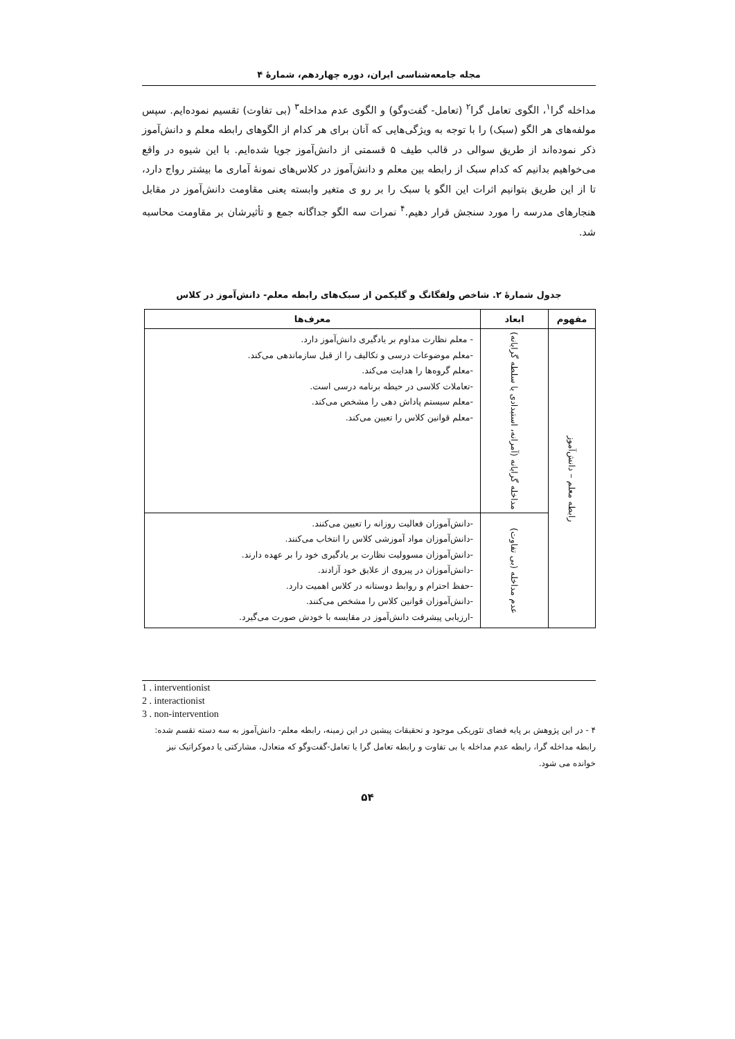مجله جامعه‌شناسی ایران، دوره چهاردهم، شمارهٔ ۴
مداخله گرا<sup>۱</sup>، الگوی تعامل گرا<sup>۲</sup> (تعامل- گفت‌وگو) و الگوی عدم مداخله<sup>۳</sup> (بی تفاوت) تقسیم نموده‌ایم. سپس مولفه‌های هر الگو (سبک) را با توجه به ویژگی‌هایی که آنان برای هر کدام از الگوهای رابطه معلم و دانش‌آموز ذکر نموده‌اند از طریق سوالی در قالب طیف ۵ قسمتی از دانش‌آموز جویا شده‌ایم. با این شیوه در واقع می‌خواهیم بدانیم که کدام سبک از رابطه بین معلم و دانش‌آموز در کلاس‌های نمونهٔ آماری ما بیشتر رواج دارد، تا از این طریق بتوانیم اثرات این الگو یا سبک را بر رو ی متغیر وابسته یعنی مقاومت دانش‌آموز در مقابل هنجارهای مدرسه را مورد سنجش قرار دهیم.<sup>۴</sup> نمرات سه الگو جداگانه جمع و تأثیرشان بر مقاومت محاسبه شد.
جدول شمارهٔ ۲. شاخص ولفگانگ و گلیکمن از سبک‌های رابطه معلم- دانش‌آموز در کلاس
| مفهوم | ابعاد | معرف‌ها |
| --- | --- | --- |
| رابطه معلم – دانش‌آموز | مداخله گرایانه (آمرانه، استبدادی یا سلطه گرایانه) | - معلم نظارت مداوم بر یادگیری دانش‌آموز دارد. -معلم موضوعات درسی و تکالیف را از قبل سازماندهی می‌کند. -معلم گروه‌ها را هدایت می‌کند. -تعاملات کلاسی در حیطه برنامه درسی است. -معلم سیستم پاداش دهی را مشخص می‌کند. -معلم قوانین کلاس را تعیین می‌کند. |
| | عدم مداخله (بی تفاوت) | -دانش‌آموزان فعالیت روزانه را تعیین می‌کنند. -دانش‌آموزان مواد آموزشی کلاس را انتخاب می‌کنند. -دانش‌آموزان مسوولیت نظارت بر یادگیری خود را بر عهده دارند. -دانش‌آموزان در پیروی از علایق خود آزادند. -حفظ احترام و روابط دوستانه در کلاس اهمیت دارد. -دانش‌آموزان قوانین کلاس را مشخص می‌کنند. -ارزیابی پیشرفت دانش‌آموز در مقایسه با خودش صورت می‌گیرد. |
1 . interventionist
2 . interactionist
3 . non-intervention
۴ - در این پژوهش بر پایه فضای تئوریکی موجود و تحقیقات پیشین در این زمینه، رابطه معلم- دانش‌آموز به سه دسته تقسم شده: رابطه مداخله گرا، رابطه عدم مداخله یا بی تفاوت و رابطه تعامل گرا یا تعامل-گفت‌وگو که متعادل، مشارکتی یا دموکراتیک نیز خوانده می شود.
۵۴